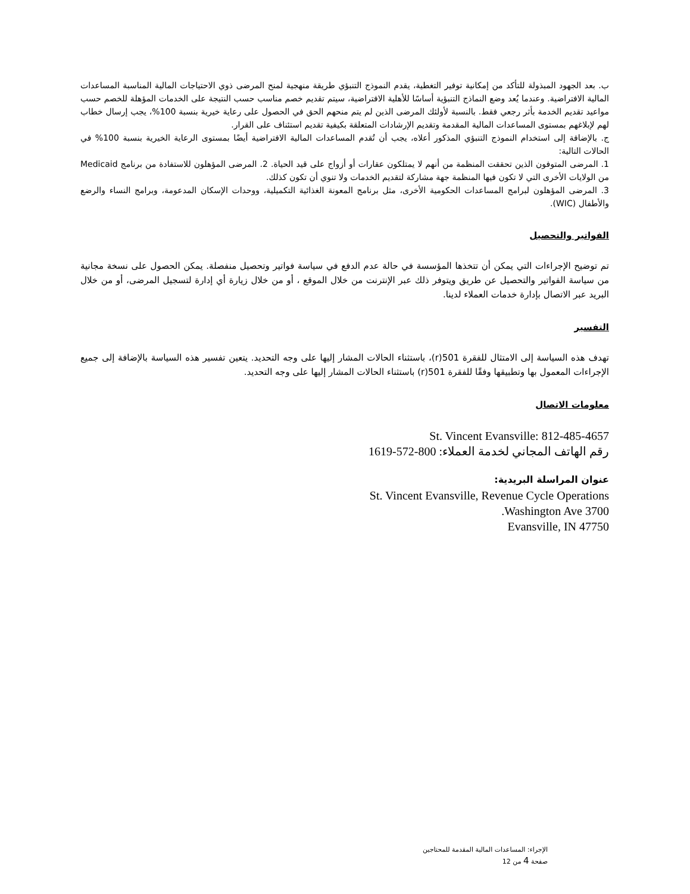ب. بعد الجهود المبذولة للتأكد من إمكانية توفير التغطية، يقدم النموذج التنبؤي طريقة منهجية لمنح المرضى ذوي الاحتياجات المالية المناسبة المساعدات المالية الافتراضية. وعندما يُعد وضع النماذج التنبؤية أساسًا للأهلية الافتراضية، سيتم تقديم خصم مناسب حسب النتيجة على الخدمات المؤهلة للخصم حسب مواعيد تقديم الخدمة بأثر رجعي فقط. بالنسبة لأولئك المرضى الذين لم يتم منحهم الحق في الحصول على رعاية خيرية بنسبة 100%، يجب إرسال خطاب لهم لإبلاغهم بمستوى المساعدات المالية المقدمة وتقديم الإرشادات المتعلقة بكيفية تقديم استئناف على القرار.
ج. بالإضافة إلى استخدام النموذج التنبؤي المذكور أعلاه، يجب أن تُقدم المساعدات المالية الافتراضية أيضًا بمستوى الرعاية الخيرية بنسبة 100% في الحالات التالية:
1. المرضى المتوفون الذين تحققت المنظمة من أنهم لا يمتلكون عقارات أو أزواج على قيد الحياة. 2. المرضى المؤهلون للاستفادة من برنامج Medicaid من الولايات الأخرى التي لا تكون فيها المنظمة جهة مشاركة لتقديم الخدمات ولا تنوي أن تكون كذلك.
3. المرضى المؤهلون لبرامج المساعدات الحكومية الأخرى، مثل برنامج المعونة الغذائية التكميلية، ووحدات الإسكان المدعومة، وبرامج النساء والرضع والأطفال (WIC).
الفواتير والتحصيل
تم توضيح الإجراءات التي يمكن أن تتخذها المؤسسة في حالة عدم الدفع في سياسة فواتير وتحصيل منفصلة. يمكن الحصول على نسخة مجانية من سياسة الفواتير والتحصيل عن طريق ويتوفر ذلك عبر الإنترنت من خلال الموقع ، أو من خلال زيارة أي إدارة لتسجيل المرضى، أو من خلال البريد عبر الاتصال بإدارة خدمات العملاء لدينا.
التفسير
تهدف هذه السياسة إلى الامتثال للفقرة 501(r)، باستثناء الحالات المشار إليها على وجه التحديد. يتعين تفسير هذه السياسة بالإضافة إلى جميع الإجراءات المعمول بها وتطبيقها وفقًا للفقرة 501(r) باستثناء الحالات المشار إليها على وجه التحديد.
معلومات الاتصال
St. Vincent Evansville: 812-485-4657
رقم الهاتف المجاني لخدمة العملاء: 800-572-1619
عنوان المراسلة البريدية:
St. Vincent Evansville, Revenue Cycle Operations
3700 Washington Ave.
Evansville, IN 47750
الإجراء: المساعدات المالية المقدمة للمحتاجين
صفحة 4 من 12